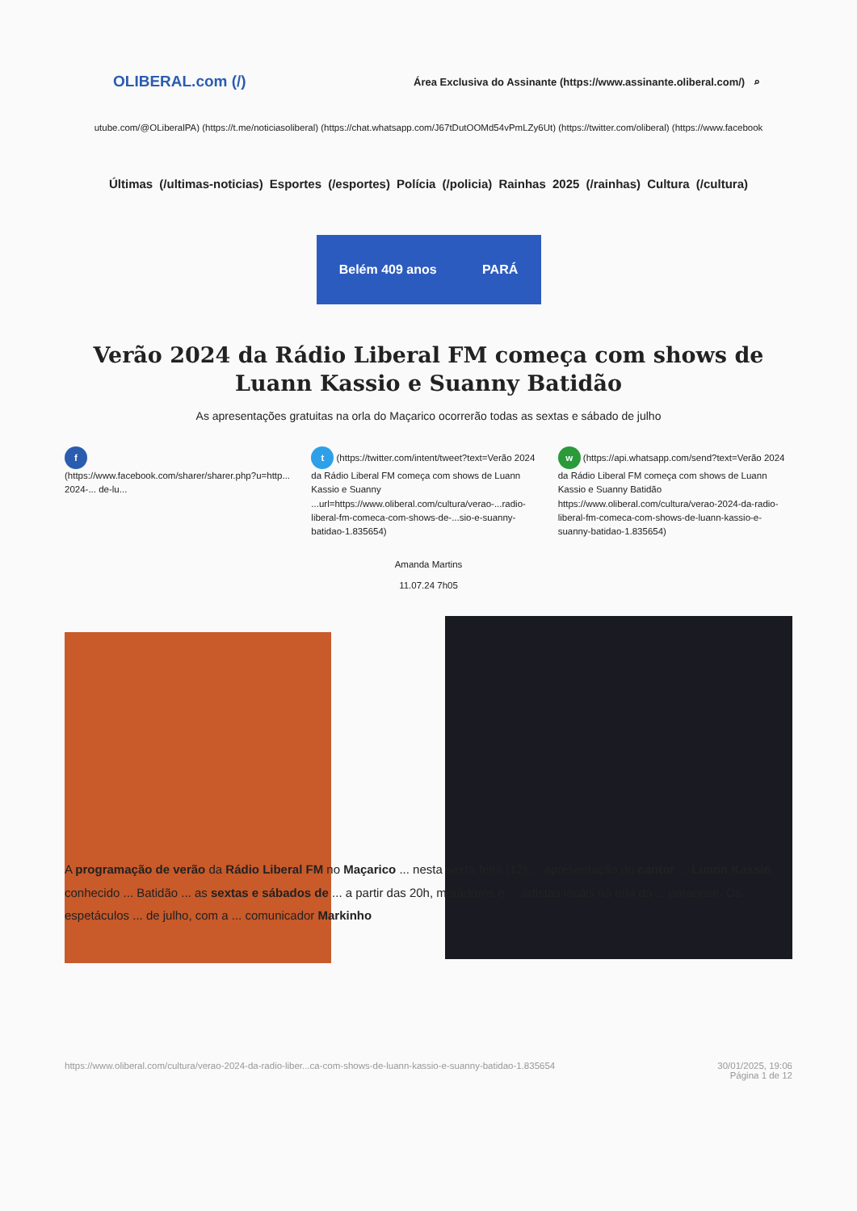OLIBERAL.com (/) Área Exclusiva do Assinante (https://www.assinante.oliberal.com/) ⌕
utube.com/@OLiberalPA) (https://t.me/noticiasoliberal) (https://chat.whatsapp.com/J67tDutOOMd54vPmLZy6Ut) (https://twitter.com/oliberal) (https://www.facebook
Últimas (/ultimas-noticias) Esportes (/esportes) Polícia (/policia) Rainhas 2025 (/rainhas) Cultura (/cultura)
Belém 409 anos PARÁ
Verão 2024 da Rádio Liberal FM começa com shows de Luann Kassio e Suanny Batidão
As apresentações gratuitas na orla do Maçarico ocorrerão todas as sextas e sábado de julho
f
(https://www.facebook.com/sharer/sharer.php?u=http... 2024-... de-lu...
t (https://twitter.com/intent/tweet?text=Verão 2024 da Rádio Liberal FM começa com shows de Luann Kassio e Suanny ...url=https://www.oliberal.com/cultura/verao-...radio-liberal-fm-comeca-com-shows-de-...sio-e-suanny-batidao-1.835654)
w (https://api.whatsapp.com/send?text=Verão 2024 da Rádio Liberal FM começa com shows de Luann Kassio e Suanny Batidão https://www.oliberal.com/cultura/verao-2024-da-radio-liberal-fm-comeca-com-shows-de-luann-kassio-e-suanny-batidao-1.835654)
Amanda Martins
11.07.24 7h05
A programação de verão da Rádio Liberal FM no Maçarico ... nesta sexta-feira (12) ... apresentação do cantor ... Luann Kassio, conhecido ... Batidão ... as sextas e sábados de ... a partir das 20h, moradores e ... artistas locais na orla do ... paraense. Os espetáculos ... de julho, com a ... comunicador Markinho
https://www.oliberal.com/cultura/verao-2024-da-radio-liber...ca-com-shows-de-luann-kassio-e-suanny-batidao-1.835654 30/01/2025, 19:06
Página 1 de 12